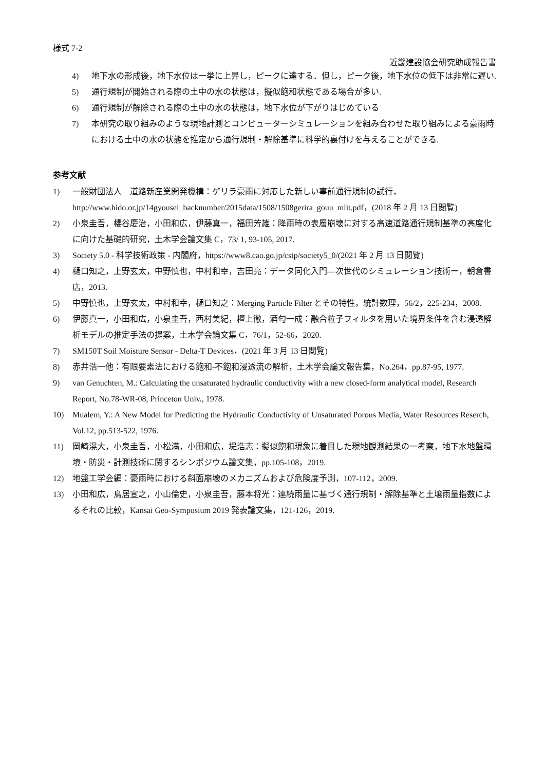様式 7-2
近畿建設協会研究助成報告書
4) 地下水の形成後，地下水位は一挙に上昇し，ピークに達する．但し，ピーク後，地下水位の低下は非常に遅い.
5) 通行規制が開始される際の土中の水の状態は，擬似飽和状態である場合が多い.
6) 通行規制が解除される際の土中の水の状態は，地下水位が下がりはじめている
7) 本研究の取り組みのような現地計測とコンピューターシミュレーションを組み合わせた取り組みによる豪雨時における土中の水の状態を推定から通行規制・解除基準に科学的裏付けを与えることができる.
参考文献
1) 一般財団法人　道路新産業開発機構：ゲリラ豪雨に対応した新しい事前通行規制の試行，http://www.hido.or.jp/14gyousei_backnumber/2015data/1508/1508gerira_gouu_mlit.pdf，(2018 年 2 月 13 日閲覧)
2) 小泉圭吾，櫻谷慶治，小田和広，伊藤真一，福田芳雄：降雨時の表層崩壊に対する高速道路通行規制基準の高度化に向けた基礎的研究，土木学会論文集 C，73/ 1, 93-105, 2017.
3) Society 5.0 - 科学技術政策 - 内閣府，https://www8.cao.go.jp/cstp/society5_0/(2021 年 2 月 13 日閲覧)
4) 樋口知之，上野玄太，中野慎也，中村和幸，吉田亮：データ同化入門―次世代のシミュレーション技術ー，朝倉書店，2013.
5) 中野慎也，上野玄太，中村和幸，樋口知之：Merging Particle Filter とその特性，統計数理，56/2，225-234，2008.
6) 伊藤真一，小田和広，小泉圭吾，西村美紀，檀上徹，酒匂一成：融合粒子フィルタを用いた境界条件を含む浸透解析モデルの推定手法の提案，土木学会論文集 C，76/1，52-66，2020.
7) SM150T Soil Moisture Sensor - Delta-T Devices，(2021 年 3 月 13 日閲覧)
8) 赤井浩一他：有限要素法における飽和-不飽和浸透流の解析，土木学会論文報告集，No.264，pp.87-95, 1977.
9) van Genuchten, M.: Calculating the unsaturated hydraulic conductivity with a new closed-form analytical model, Research Report, No.78-WR-08, Princeton Univ., 1978.
10) Mualem, Y.: A New Model for Predicting the Hydraulic Conductivity of Unsaturated Porous Media, Water Resources Reserch, Vol.12, pp.513-522, 1976.
11) 岡崎滉大，小泉圭吾，小松満，小田和広，堤浩志：擬似飽和現象に着目した現地観測結果の一考察，地下水地盤環境・防災・計測技術に関するシンポジウム論文集，pp.105-108，2019.
12) 地盤工学会編：豪雨時における斜面崩壊のメカニズムおよび危険度予測，107-112，2009.
13) 小田和広，鳥居宣之，小山倫史，小泉圭吾，藤本将光：連続雨量に基づく通行規制・解除基準と土壌雨量指数によるそれの比較，Kansai Geo-Symposium 2019 発表論文集，121-126，2019.